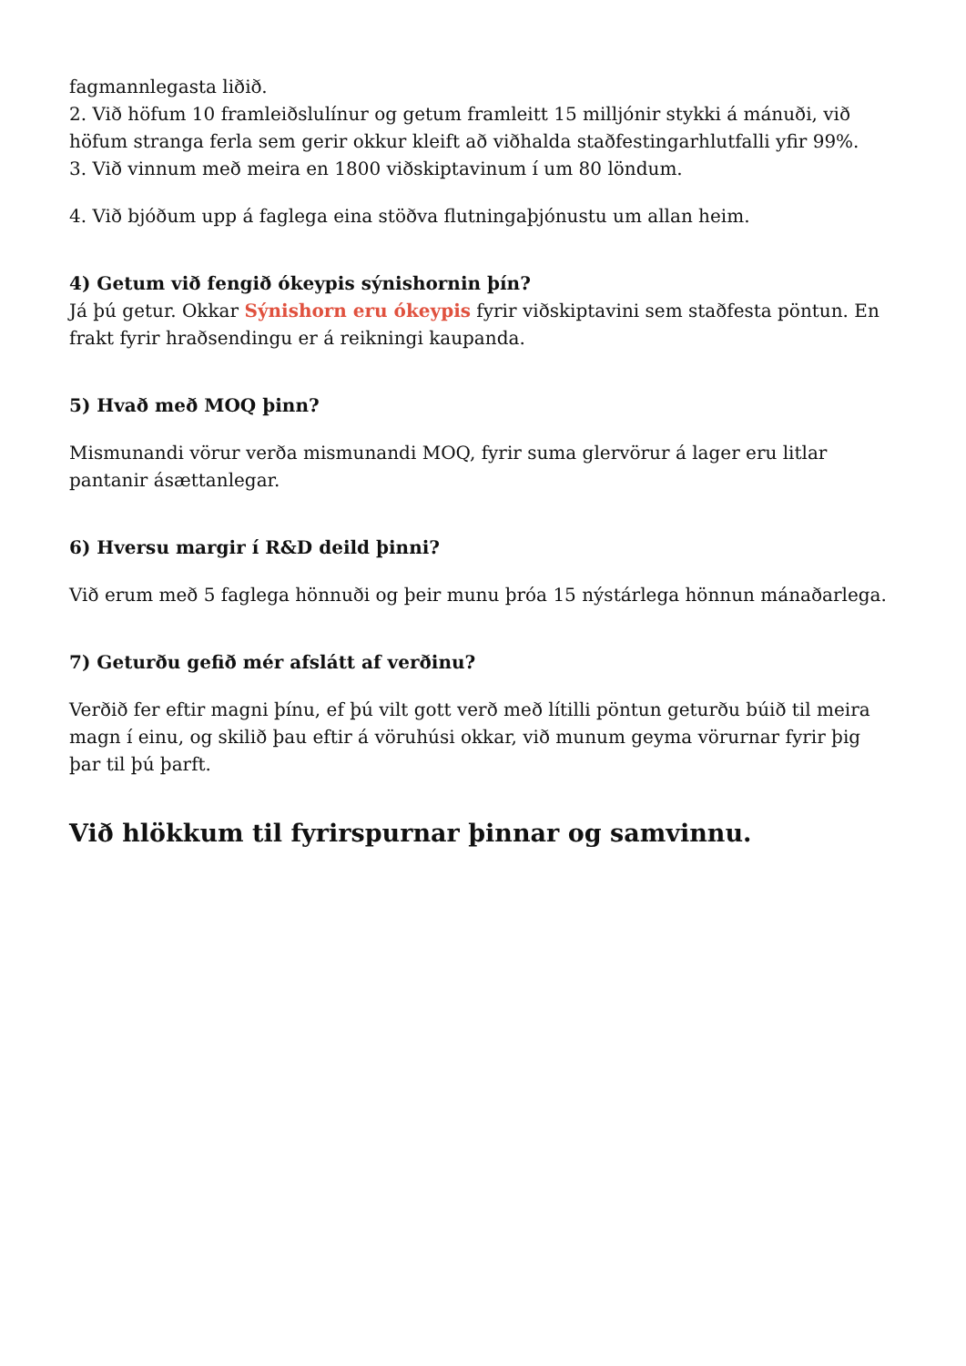fagmannlegasta liðið.
2. Við höfum 10 framleiðslulínur og getum framleitt 15 milljónir stykki á mánuði, við höfum stranga ferla sem gerir okkur kleift að viðhalda staðfestingarhlutfalli yfir 99%.
3. Við vinnum með meira en 1800 viðskiptavinum í um 80 löndum.
4. Við bjóðum upp á faglega eina stöðva flutningaþjónustu um allan heim.
4) Getum við fengið ókeypis sýnishornin þín?
Já þú getur. Okkar Sýnishorn eru ókeypis fyrir viðskiptavini sem staðfesta pöntun. En frakt fyrir hraðsendingu er á reikningi kaupanda.
5) Hvað með MOQ þinn?
Mismunandi vörur verða mismunandi MOQ, fyrir suma glervörur á lager eru litlar pantanir ásættanlegar.
6) Hversu margir í R&D deild þinni?
Við erum með 5 faglega hönnuði og þeir munu þróa 15 nýstárlega hönnun mánaðarlega.
7) Geturðu gefið mér afslátt af verðinu?
Verðið fer eftir magni þínu, ef þú vilt gott verð með lítilli pöntun geturðu búið til meira magn í einu, og skilið þau eftir á vöruhúsi okkar, við munum geyma vörurnar fyrir þig þar til þú þarft.
Við hlökkum til fyrirspurnar þinnar og samvinnu.